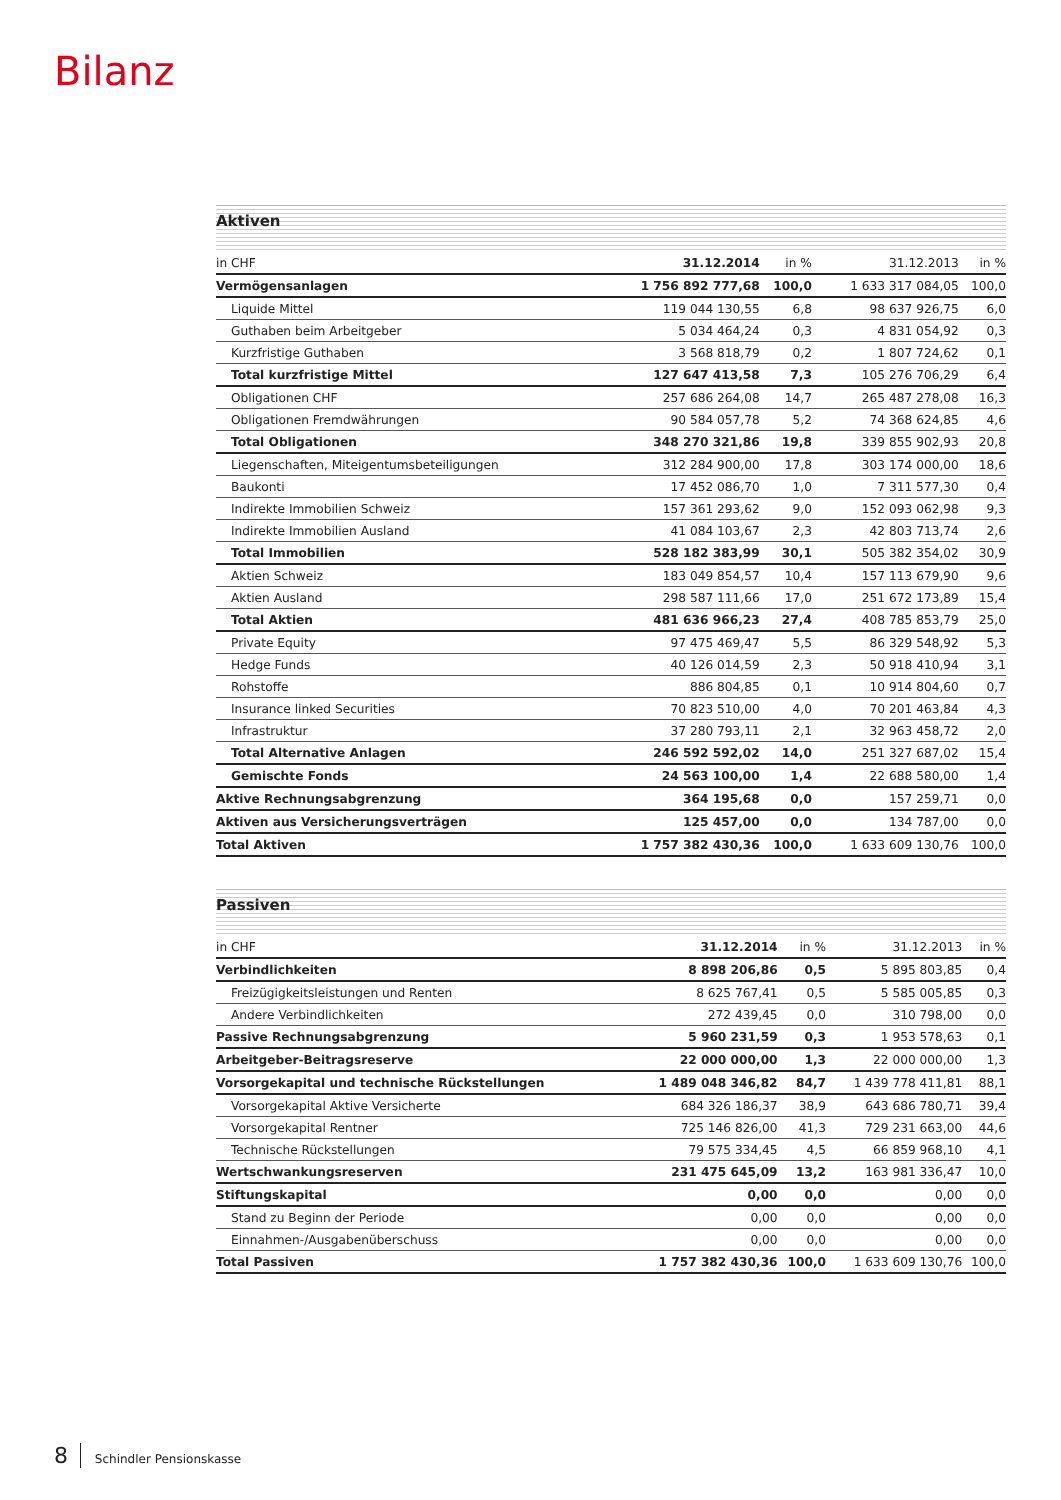Bilanz
Aktiven
| in CHF | 31.12.2014 | in % | 31.12.2013 | in % |
| --- | --- | --- | --- | --- |
| Vermögensanlagen | 1 756 892 777,68 | 100,0 | 1 633 317 084,05 | 100,0 |
| Liquide Mittel | 119 044 130,55 | 6,8 | 98 637 926,75 | 6,0 |
| Guthaben beim Arbeitgeber | 5 034 464,24 | 0,3 | 4 831 054,92 | 0,3 |
| Kurzfristige Guthaben | 3 568 818,79 | 0,2 | 1 807 724,62 | 0,1 |
| Total kurzfristige Mittel | 127 647 413,58 | 7,3 | 105 276 706,29 | 6,4 |
| Obligationen CHF | 257 686 264,08 | 14,7 | 265 487 278,08 | 16,3 |
| Obligationen Fremdwährungen | 90 584 057,78 | 5,2 | 74 368 624,85 | 4,6 |
| Total Obligationen | 348 270 321,86 | 19,8 | 339 855 902,93 | 20,8 |
| Liegenschaften, Miteigentumsbeteiligungen | 312 284 900,00 | 17,8 | 303 174 000,00 | 18,6 |
| Baukonti | 17 452 086,70 | 1,0 | 7 311 577,30 | 0,4 |
| Indirekte Immobilien Schweiz | 157 361 293,62 | 9,0 | 152 093 062,98 | 9,3 |
| Indirekte Immobilien Ausland | 41 084 103,67 | 2,3 | 42 803 713,74 | 2,6 |
| Total Immobilien | 528 182 383,99 | 30,1 | 505 382 354,02 | 30,9 |
| Aktien Schweiz | 183 049 854,57 | 10,4 | 157 113 679,90 | 9,6 |
| Aktien Ausland | 298 587 111,66 | 17,0 | 251 672 173,89 | 15,4 |
| Total Aktien | 481 636 966,23 | 27,4 | 408 785 853,79 | 25,0 |
| Private Equity | 97 475 469,47 | 5,5 | 86 329 548,92 | 5,3 |
| Hedge Funds | 40 126 014,59 | 2,3 | 50 918 410,94 | 3,1 |
| Rohstoffe | 886 804,85 | 0,1 | 10 914 804,60 | 0,7 |
| Insurance linked Securities | 70 823 510,00 | 4,0 | 70 201 463,84 | 4,3 |
| Infrastruktur | 37 280 793,11 | 2,1 | 32 963 458,72 | 2,0 |
| Total Alternative Anlagen | 246 592 592,02 | 14,0 | 251 327 687,02 | 15,4 |
| Gemischte Fonds | 24 563 100,00 | 1,4 | 22 688 580,00 | 1,4 |
| Aktive Rechnungsabgrenzung | 364 195,68 | 0,0 | 157 259,71 | 0,0 |
| Aktiven aus Versicherungsverträgen | 125 457,00 | 0,0 | 134 787,00 | 0,0 |
| Total Aktiven | 1 757 382 430,36 | 100,0 | 1 633 609 130,76 | 100,0 |
Passiven
| in CHF | 31.12.2014 | in % | 31.12.2013 | in % |
| --- | --- | --- | --- | --- |
| Verbindlichkeiten | 8 898 206,86 | 0,5 | 5 895 803,85 | 0,4 |
| Freizügigkeitsleistungen und Renten | 8 625 767,41 | 0,5 | 5 585 005,85 | 0,3 |
| Andere Verbindlichkeiten | 272 439,45 | 0,0 | 310 798,00 | 0,0 |
| Passive Rechnungsabgrenzung | 5 960 231,59 | 0,3 | 1 953 578,63 | 0,1 |
| Arbeitgeber-Beitragsreserve | 22 000 000,00 | 1,3 | 22 000 000,00 | 1,3 |
| Vorsorgekapital und technische Rückstellungen | 1 489 048 346,82 | 84,7 | 1 439 778 411,81 | 88,1 |
| Vorsorgekapital Aktive Versicherte | 684 326 186,37 | 38,9 | 643 686 780,71 | 39,4 |
| Vorsorgekapital Rentner | 725 146 826,00 | 41,3 | 729 231 663,00 | 44,6 |
| Technische Rückstellungen | 79 575 334,45 | 4,5 | 66 859 968,10 | 4,1 |
| Wertschwankungsreserven | 231 475 645,09 | 13,2 | 163 981 336,47 | 10,0 |
| Stiftungskapital | 0,00 | 0,0 | 0,00 | 0,0 |
| Stand zu Beginn der Periode | 0,00 | 0,0 | 0,00 | 0,0 |
| Einnahmen-/Ausgabenüberschuss | 0,00 | 0,0 | 0,00 | 0,0 |
| Total Passiven | 1 757 382 430,36 | 100,0 | 1 633 609 130,76 | 100,0 |
8 Schindler Pensionskasse